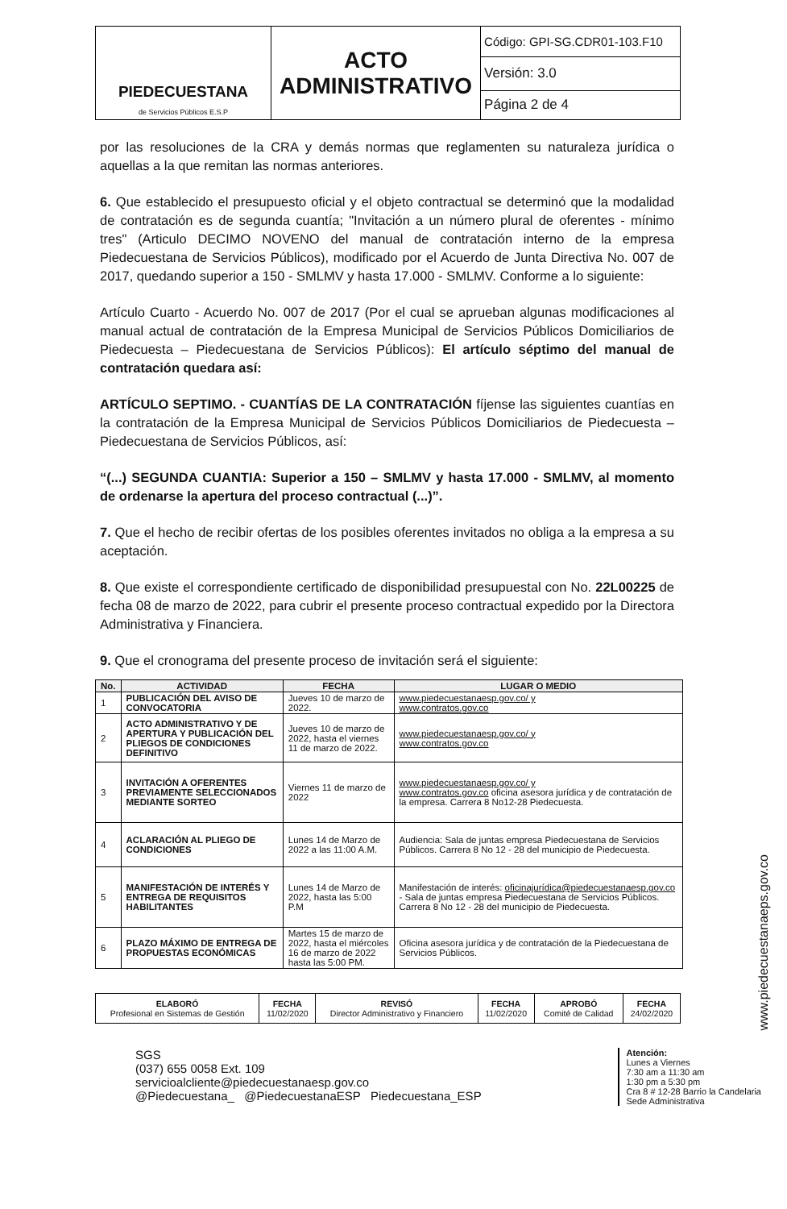| PIEDECUESTANA de Servicios Públicos E.S.P | ACTO ADMINISTRATIVO | Código: GPI-SG.CDR01-103.F10 |
| | | Versión: 3.0 |
| | | Página 2 de 4 |
por las resoluciones de la CRA y demás normas que reglamenten su naturaleza jurídica o aquellas a la que remitan las normas anteriores.
6. Que establecido el presupuesto oficial y el objeto contractual se determinó que la modalidad de contratación es de segunda cuantía; "Invitación a un número plural de oferentes - mínimo tres" (Articulo DECIMO NOVENO del manual de contratación interno de la empresa Piedecuestana de Servicios Públicos), modificado por el Acuerdo de Junta Directiva No. 007 de 2017, quedando superior a 150 - SMLMV y hasta 17.000 - SMLMV. Conforme a lo siguiente:
Artículo Cuarto - Acuerdo No. 007 de 2017 (Por el cual se aprueban algunas modificaciones al manual actual de contratación de la Empresa Municipal de Servicios Públicos Domiciliarios de Piedecuesta – Piedecuestana de Servicios Públicos): El artículo séptimo del manual de contratación quedara así:
ARTÍCULO SEPTIMO. - CUANTÍAS DE LA CONTRATACIÓN fíjense las siguientes cuantías en la contratación de la Empresa Municipal de Servicios Públicos Domiciliarios de Piedecuesta – Piedecuestana de Servicios Públicos, así:
“(...) SEGUNDA CUANTIA: Superior a 150 – SMLMV y hasta 17.000 - SMLMV, al momento de ordenarse la apertura del proceso contractual (...)”.
7. Que el hecho de recibir ofertas de los posibles oferentes invitados no obliga a la empresa a su aceptación.
8. Que existe el correspondiente certificado de disponibilidad presupuestal con No. 22L00225 de fecha 08 de marzo de 2022, para cubrir el presente proceso contractual expedido por la Directora Administrativa y Financiera.
9. Que el cronograma del presente proceso de invitación será el siguiente:
| No. | ACTIVIDAD | FECHA | LUGAR O MEDIO |
| --- | --- | --- | --- |
| 1 | PUBLICACIÓN DEL AVISO DE CONVOCATORIA | Jueves 10 de marzo de 2022. | www.piedecuestanaesp.gov.co/ y www.contratos.gov.co |
| 2 | ACTO ADMINISTRATIVO Y DE APERTURA Y PUBLICACIÓN DEL PLIEGOS DE CONDICIONES DEFINITIVO | Jueves 10 de marzo de 2022, hasta el viernes 11 de marzo de 2022. | www.piedecuestanaesp.gov.co/ y www.contratos.gov.co |
| 3 | INVITACIÓN A OFERENTES PREVIAMENTE SELECCIONADOS MEDIANTE SORTEO | Viernes 11 de marzo de 2022 | www.piedecuestanaesp.gov.co/ y www.contratos.gov.co oficina asesora jurídica y de contratación de la empresa. Carrera 8 No12-28 Piedecuesta. |
| 4 | ACLARACIÓN AL PLIEGO DE CONDICIONES | Lunes 14 de Marzo de 2022 a las 11:00 A.M. | Audiencia: Sala de juntas empresa Piedecuestana de Servicios Públicos. Carrera 8 No 12 - 28 del municipio de Piedecuesta. |
| 5 | MANIFESTACIÓN DE INTERÉS Y ENTREGA DE REQUISITOS HABILITANTES | Lunes 14 de Marzo de 2022, hasta las 5:00 P.M | Manifestación de interés: oficinajurídica@piedecuestanaesp.gov.co - Sala de juntas empresa Piedecuestana de Servicios Públicos. Carrera 8 No 12 - 28 del municipio de Piedecuesta. |
| 6 | PLAZO MÁXIMO DE ENTREGA DE PROPUESTAS ECONÓMICAS | Martes 15 de marzo de 2022, hasta el miércoles 16 de marzo de 2022 hasta las 5:00 PM. | Oficina asesora jurídica y de contratación de la Piedecuestana de Servicios Públicos. |
| ELABORÓ Profesional en Sistemas de Gestión | FECHA 11/02/2020 | REVISÓ Director Administrativo y Financiero | FECHA 11/02/2020 | APROBÓ Comité de Calidad | FECHA 24/02/2020 |
SGS
(037) 655 0058 Ext. 109
servicioalcliente@piedecuestanaesp.gov.co
@Piedecuestana_ @PiedecuestanaESP Piedecuestana_ESP
Atención:
Lunes a Viernes
7:30 am a 11:30 am
1:30 pm a 5:30 pm
Cra 8 # 12-28 Barrio la Candelaria
Sede Administrativa
www.piedecuestanaeps.gov.co